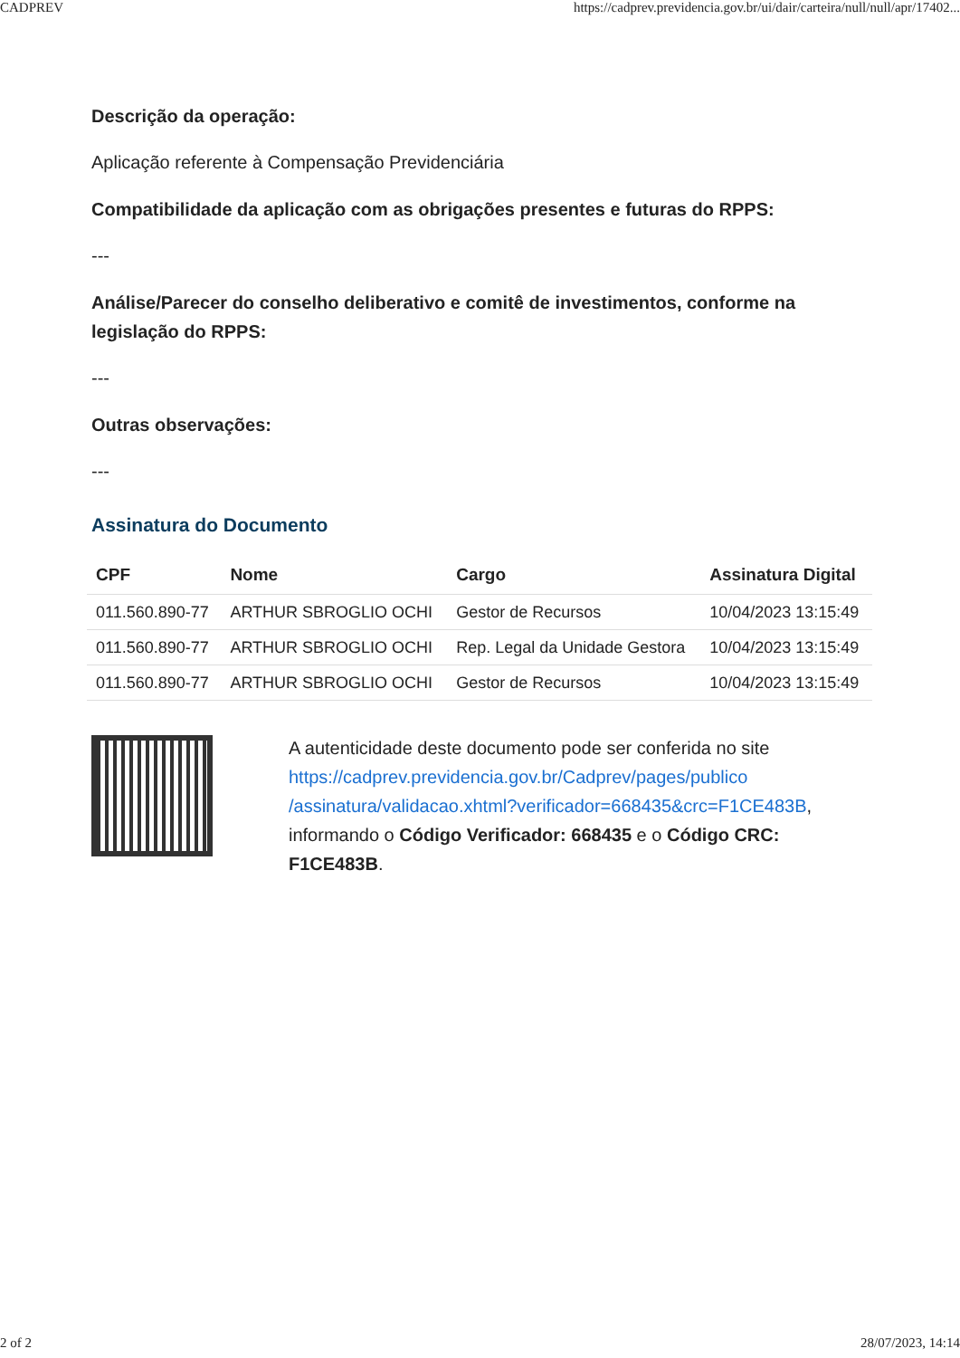CADPREV https://cadprev.previdencia.gov.br/ui/dair/carteira/null/null/apr/17402...
Descrição da operação:
Aplicação referente à Compensação Previdenciária
Compatibilidade da aplicação com as obrigações presentes e futuras do RPPS:
---
Análise/Parecer do conselho deliberativo e comitê de investimentos, conforme na legislação do RPPS:
---
Outras observações:
---
Assinatura do Documento
| CPF | Nome | Cargo | Assinatura Digital |
| --- | --- | --- | --- |
| 011.560.890-77 | ARTHUR SBROGLIO OCHI | Gestor de Recursos | 10/04/2023 13:15:49 |
| 011.560.890-77 | ARTHUR SBROGLIO OCHI | Rep. Legal da Unidade Gestora | 10/04/2023 13:15:49 |
| 011.560.890-77 | ARTHUR SBROGLIO OCHI | Gestor de Recursos | 10/04/2023 13:15:49 |
A autenticidade deste documento pode ser conferida no site https://cadprev.previdencia.gov.br/Cadprev/pages/publico /assinatura/validacao.xhtml?verificador=668435&crc=F1CE483B, informando o Código Verificador: 668435 e o Código CRC: F1CE483B.
2 of 2 28/07/2023, 14:14